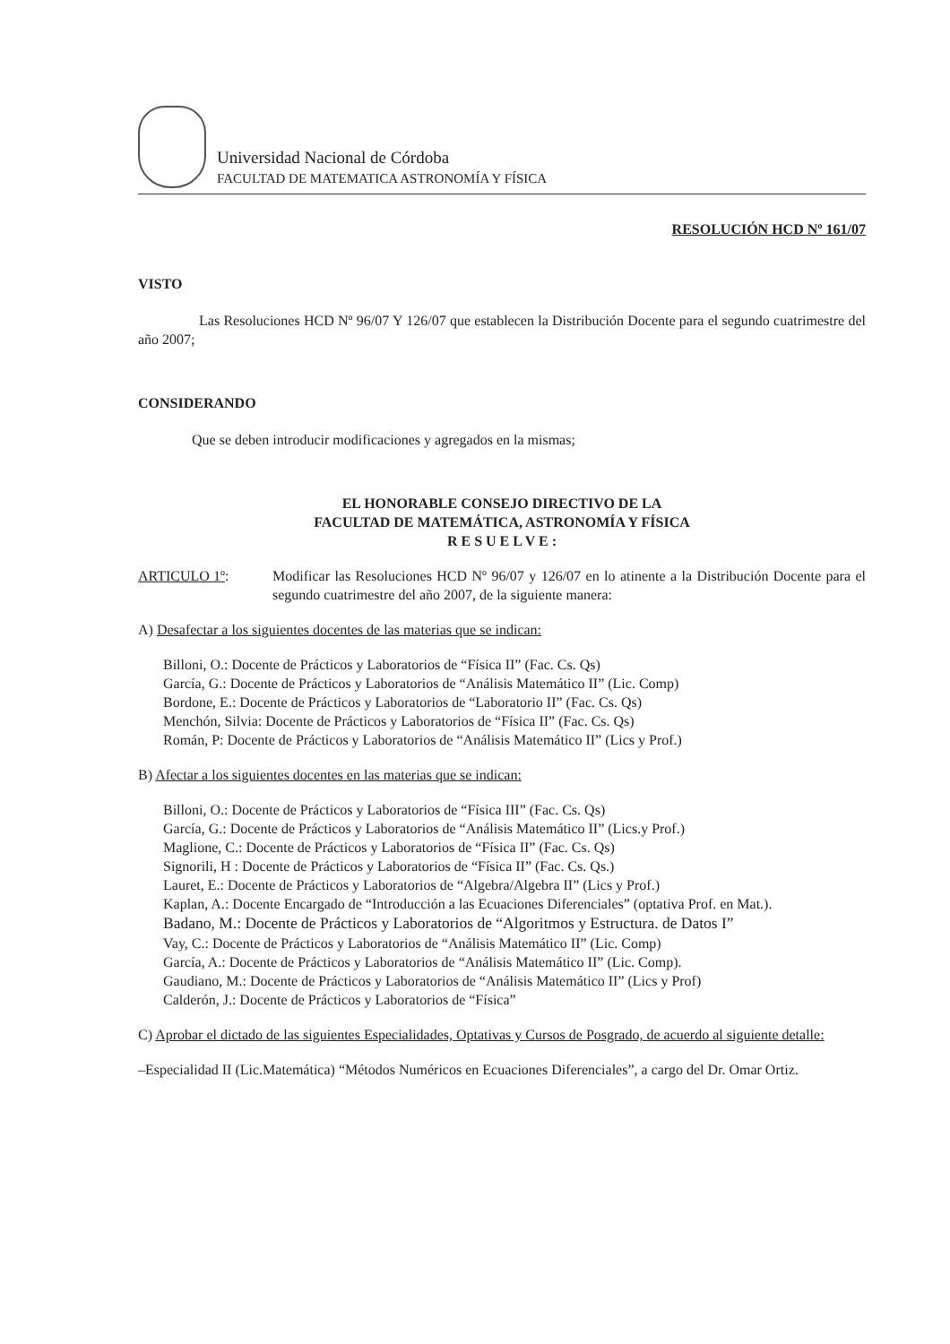Universidad Nacional de Córdoba
FACULTAD DE MATEMATICA ASTRONOMÍA Y FÍSICA
RESOLUCIÓN HCD Nº 161/07
VISTO
Las Resoluciones HCD Nº 96/07 Y 126/07 que establecen la Distribución Docente para el segundo cuatrimestre del año 2007;
CONSIDERANDO
Que se deben introducir modificaciones y agregados en la mismas;
EL HONORABLE CONSEJO DIRECTIVO DE LA
FACULTAD DE MATEMÁTICA, ASTRONOMÍA Y FÍSICA
R E S U E L V E :
ARTICULO 1º: Modificar las Resoluciones HCD Nº 96/07 y 126/07 en lo atinente a la Distribución Docente para el segundo cuatrimestre del año 2007, de la siguiente manera:
A) Desafectar a los siguientes docentes de las materias que se indican:
Billoni, O.: Docente de Prácticos y Laboratorios de “Física II” (Fac. Cs. Qs)
García, G.: Docente de Prácticos y Laboratorios de “Análisis Matemático II” (Lic. Comp)
Bordone, E.: Docente de Prácticos y Laboratorios de “Laboratorio II” (Fac. Cs. Qs)
Menchón, Silvia: Docente de Prácticos y Laboratorios de “Física II” (Fac. Cs. Qs)
Román, P: Docente de Prácticos y Laboratorios de “Análisis Matemático II” (Lics y Prof.)
B) Afectar a los siguientes docentes en las materias que se indican:
Billoni, O.: Docente de Prácticos y Laboratorios de “Física III” (Fac. Cs. Qs)
García, G.: Docente de Prácticos y Laboratorios de “Análisis Matemático II” (Lics.y Prof.)
Maglione, C.: Docente de Prácticos y Laboratorios de “Física II” (Fac. Cs. Qs)
Signorili, H : Docente de Prácticos y Laboratorios de “Física II” (Fac. Cs. Qs.)
Lauret, E.: Docente de Prácticos y Laboratorios de “Algebra/Algebra II” (Lics y Prof.)
Kaplan, A.: Docente Encargado de “Introducción a las Ecuaciones Diferenciales” (optativa Prof. en Mat.).
Badano, M.: Docente de Prácticos y Laboratorios de “Algoritmos y Estructura. de Datos I”
Vay, C.: Docente de Prácticos y Laboratorios de “Análisis Matemático II” (Lic. Comp)
García, A.: Docente de Prácticos y Laboratorios de “Análisis Matemático II” (Lic. Comp).
Gaudiano, M.: Docente de Prácticos y Laboratorios de “Análisis Matemático II” (Lics y Prof)
Calderón, J.: Docente de Prácticos y Laboratorios de “Física”
C) Aprobar el dictado de las siguientes Especialidades, Optativas y Cursos de Posgrado, de acuerdo al siguiente detalle:
–Especialidad II (Lic.Matemática) “Métodos Numéricos en Ecuaciones Diferenciales”, a cargo del Dr. Omar Ortiz.